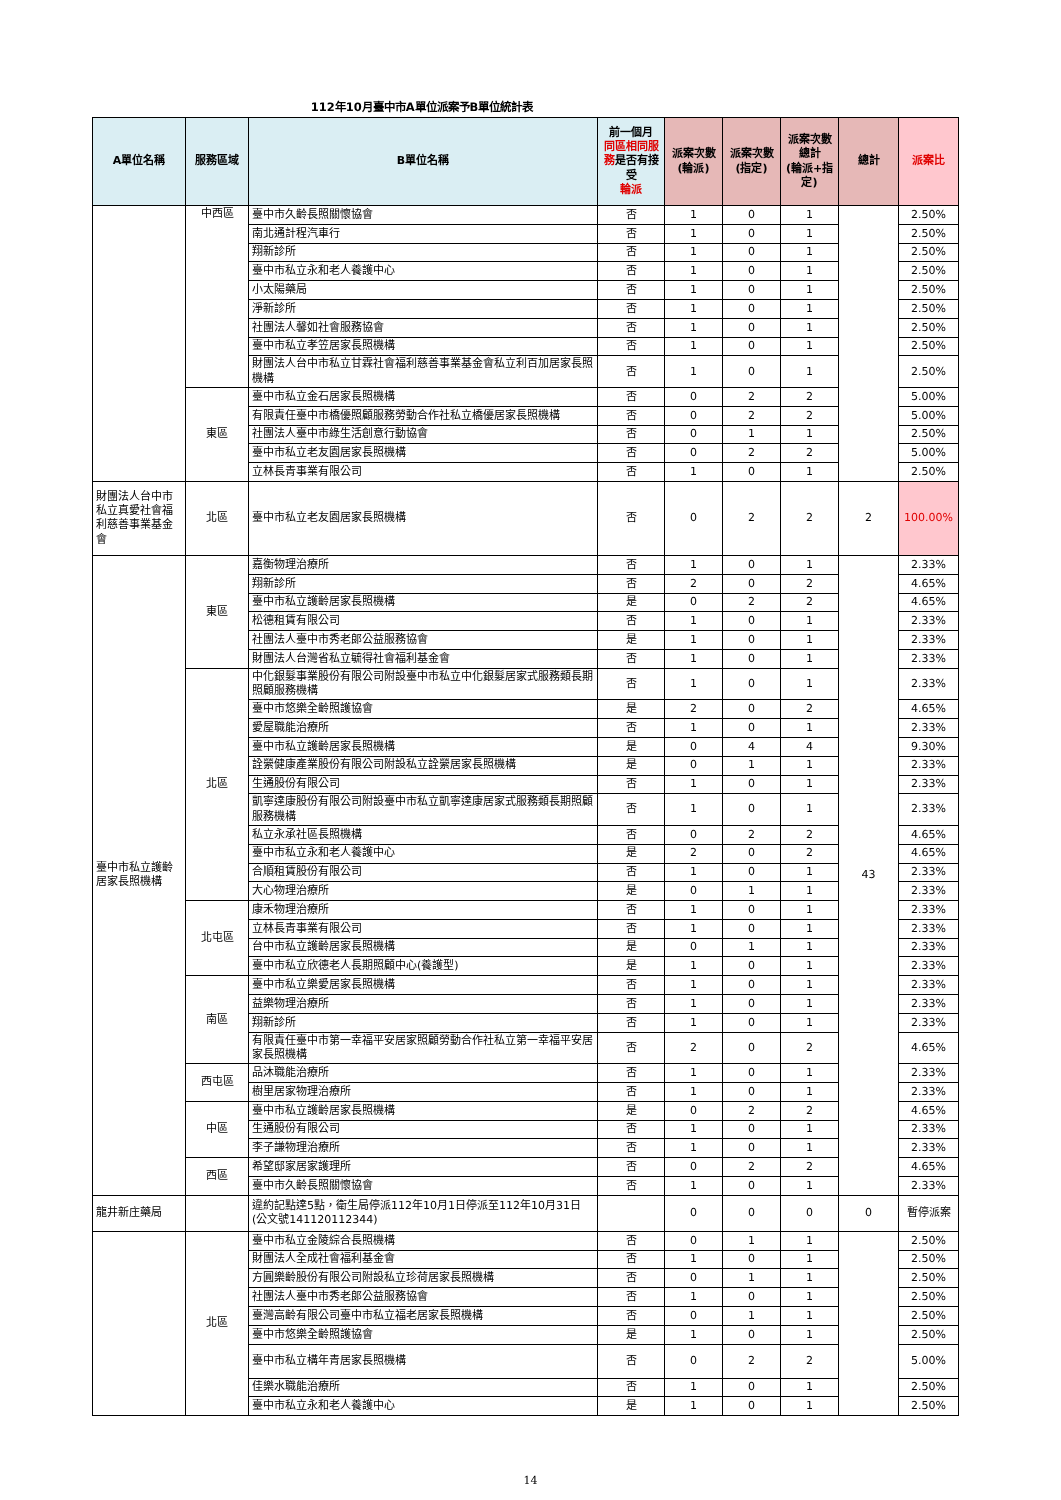112年10月臺中市A單位派案予B單位統計表
| A單位名稱 | 服務區域 | B單位名稱 | 前一個月 同區相同服務 是否有接受 輪派 | 派案次數 (輪派) | 派案次數 (指定) | 派案次數 總計 (輪派+指定) | 總計 | 派案比 |
| --- | --- | --- | --- | --- | --- | --- | --- | --- |
| | 中西區 | 臺中市久齡長照關懷協會 | 否 | 1 | 0 | 1 | | 2.50% |
| | | 南北通計程汽車行 | 否 | 1 | 0 | 1 | | 2.50% |
| | | 翔新診所 | 否 | 1 | 0 | 1 | | 2.50% |
| | | 臺中市私立永和老人養護中心 | 否 | 1 | 0 | 1 | | 2.50% |
| | | 小太陽藥局 | 否 | 1 | 0 | 1 | | 2.50% |
| | | 淨新診所 | 否 | 1 | 0 | 1 | | 2.50% |
| | | 社團法人馨如社會服務協會 | 否 | 1 | 0 | 1 | | 2.50% |
| | | 臺中市私立孝笠居家長照機構 | 否 | 1 | 0 | 1 | | 2.50% |
| | | 財團法人台中市私立甘霖社會福利慈善事業基金會私立利百加居家長照機構 | 否 | 1 | 0 | 1 | | 2.50% |
| | 東區 | 臺中市私立金石居家長照機構 | 否 | 0 | 2 | 2 | | 5.00% |
| | | 有限責任臺中市橋優照顧服務勞動合作社私立橋優居家長照機構 | 否 | 0 | 2 | 2 | | 5.00% |
| | | 社團法人臺中市綠生活創意行動協會 | 否 | 0 | 1 | 1 | | 2.50% |
| | | 臺中市私立老友園居家長照機構 | 否 | 0 | 2 | 2 | | 5.00% |
| | | 立林長青事業有限公司 | 否 | 1 | 0 | 1 | | 2.50% |
| 財團法人台中市私立真愛社會福利慈善事業基金會 | 北區 | 臺中市私立老友園居家長照機構 | 否 | 0 | 2 | 2 | 2 | 100.00% |
| 臺中市私立護齡居家長照機構 | 東區 | 嘉衡物理治療所 | 否 | 1 | 0 | 1 | 43 | 2.33% |
| | | 翔新診所 | 否 | 2 | 0 | 2 | | 4.65% |
| | | 臺中市私立護齡居家長照機構 | 是 | 0 | 2 | 2 | | 4.65% |
| | | 松德租賃有限公司 | 否 | 1 | 0 | 1 | | 2.33% |
| | | 社團法人臺中市秀老郎公益服務協會 | 是 | 1 | 0 | 1 | | 2.33% |
| | | 財團法人台灣省私立毓得社會福利基金會 | 否 | 1 | 0 | 1 | | 2.33% |
| | 北區 | 中化銀髮事業股份有限公司附設臺中市私立中化銀髮居家式服務類長期照顧服務機構 | 否 | 1 | 0 | 1 | | 2.33% |
| | | 臺中市悠樂全齡照護協會 | 是 | 2 | 0 | 2 | | 4.65% |
| | | 愛屋職能治療所 | 否 | 1 | 0 | 1 | | 2.33% |
| | | 臺中市私立護齡居家長照機構 | 是 | 0 | 4 | 4 | | 9.30% |
| | | 詮縈健康產業股份有限公司附設私立詮縈居家長照機構 | 是 | 0 | 1 | 1 | | 2.33% |
| | | 生通股份有限公司 | 否 | 1 | 0 | 1 | | 2.33% |
| | | 凱寧達康股份有限公司附設臺中市私立凱寧達康居家式服務類長期照顧服務機構 | 否 | 1 | 0 | 1 | | 2.33% |
| | | 私立永承社區長照機構 | 否 | 0 | 2 | 2 | | 4.65% |
| | | 臺中市私立永和老人養護中心 | 是 | 2 | 0 | 2 | | 4.65% |
| | | 合順租賃股份有限公司 | 否 | 1 | 0 | 1 | | 2.33% |
| | | 大心物理治療所 | 是 | 0 | 1 | 1 | | 2.33% |
| | 北屯區 | 康禾物理治療所 | 否 | 1 | 0 | 1 | | 2.33% |
| | | 立林長青事業有限公司 | 否 | 1 | 0 | 1 | | 2.33% |
| | | 台中市私立護齡居家長照機構 | 是 | 0 | 1 | 1 | | 2.33% |
| | | 臺中市私立欣德老人長期照顧中心(養護型) | 是 | 1 | 0 | 1 | | 2.33% |
| | 南區 | 臺中市私立樂愛居家長照機構 | 否 | 1 | 0 | 1 | | 2.33% |
| | | 益樂物理治療所 | 否 | 1 | 0 | 1 | | 2.33% |
| | | 翔新診所 | 否 | 1 | 0 | 1 | | 2.33% |
| | | 有限責任臺中市第一幸福平安居家照顧勞動合作社私立第一幸福平安居家長照機構 | 否 | 2 | 0 | 2 | | 4.65% |
| | 西屯區 | 品沐職能治療所 | 否 | 1 | 0 | 1 | | 2.33% |
| | | 樹里居家物理治療所 | 否 | 1 | 0 | 1 | | 2.33% |
| | 中區 | 臺中市私立護齡居家長照機構 | 是 | 0 | 2 | 2 | | 4.65% |
| | | 生通股份有限公司 | 否 | 1 | 0 | 1 | | 2.33% |
| | | 李子謙物理治療所 | 否 | 1 | 0 | 1 | | 2.33% |
| | 西區 | 希望邸家居家護理所 | 否 | 0 | 2 | 2 | | 4.65% |
| | | 臺中市久齡長照關懷協會 | 否 | 1 | 0 | 1 | | 2.33% |
| 龍井新庄藥局 | | 違約記點達5點，衛生局停派112年10月1日停派至112年10月31日(公文號141120112344) | | 0 | 0 | 0 | 0 | 暫停派案 |
| | 北區 | 臺中市私立金陵綜合長照機構 | 否 | 0 | 1 | 1 | | 2.50% |
| | | 財團法人全成社會福利基金會 | 否 | 1 | 0 | 1 | | 2.50% |
| | | 方圓樂齡股份有限公司附設私立珍荷居家長照機構 | 否 | 0 | 1 | 1 | | 2.50% |
| | | 社團法人臺中市秀老郎公益服務協會 | 否 | 1 | 0 | 1 | | 2.50% |
| | | 臺灣高齡有限公司臺中市私立福老居家長照機構 | 否 | 0 | 1 | 1 | | 2.50% |
| | | 臺中市悠樂全齡照護協會 | 是 | 1 | 0 | 1 | | 2.50% |
| | | 臺中市私立構年青居家長照機構 | 否 | 0 | 2 | 2 | | 5.00% |
| | | 佳樂水職能治療所 | 否 | 1 | 0 | 1 | | 2.50% |
| | | 臺中市私立永和老人養護中心 | 是 | 1 | 0 | 1 | | 2.50% |
14